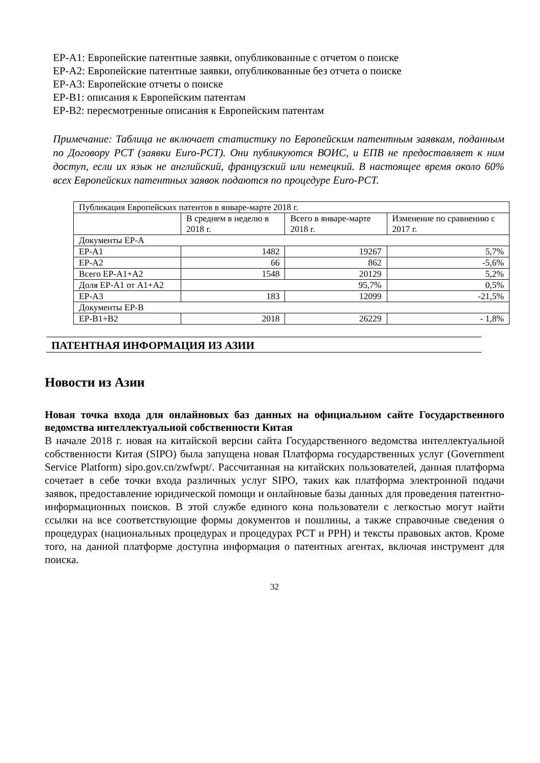EP-A1: Европейские патентные заявки, опубликованные с отчетом о поиске
EP-A2: Европейские патентные заявки, опубликованные без отчета о поиске
EP-A3: Европейские отчеты о поиске
EP-B1: описания к Европейским патентам
EP-B2: пересмотренные описания к Европейским патентам
Примечание: Таблица не включает статистику по Европейским патентным заявкам, поданным по Договору PCT (заявки Euro-PCT). Они публикуются ВОИС, и ЕПВ не предоставляет к ним доступ, если их язык не английский, французский или немецкий. В настоящее время около 60% всех Европейских патентных заявок подаются по процедуре Euro-PCT.
| Публикация Европейских патентов в январе-марте 2018 г. | | | |
| | В среднем в неделю в 2018 г. | Всего в январе-марте 2018 г. | Изменение по сравнению с 2017 г. |
| Документы EP-A | | | |
| EP-A1 | 1482 | 19267 | 5,7% |
| EP-A2 | 66 | 862 | -5,6% |
| Всего EP-A1+A2 | 1548 | 20129 | 5,2% |
| Доля EP-A1 от A1+A2 | 95,7% | | 0,5% |
| EP-A3 | 183 | 12099 | -21,5% |
| Документы EP-B | | | |
| EP-B1+B2 | 2018 | 26229 | - 1,8% |
ПАТЕНТНАЯ ИНФОРМАЦИЯ ИЗ АЗИИ
Новости из Азии
Новая точка входа для онлайновых баз данных на официальном сайте Государственного ведомства интеллектуальной собственности Китая
В начале 2018 г. новая на китайской версии сайта Государственного ведомства интеллектуальной собственности Китая (SIPO) была запущена новая Платформа государственных услуг (Government Service Platform) sipo.gov.cn/zwfwpt/. Рассчитанная на китайских пользователей, данная платформа сочетает в себе точки входа различных услуг SIPO, таких как платформа электронной подачи заявок, предоставление юридической помощи и онлайновые базы данных для проведения патентно-информационных поисков. В этой службе единого кона пользователи с легкостью могут найти ссылки на все соответствующие формы документов и пошлины, а также справочные сведения о процедурах (национальных процедурах и процедурах PCT и PPH) и тексты правовых актов. Кроме того, на данной платформе доступна информация о патентных агентах, включая инструмент для поиска.
32